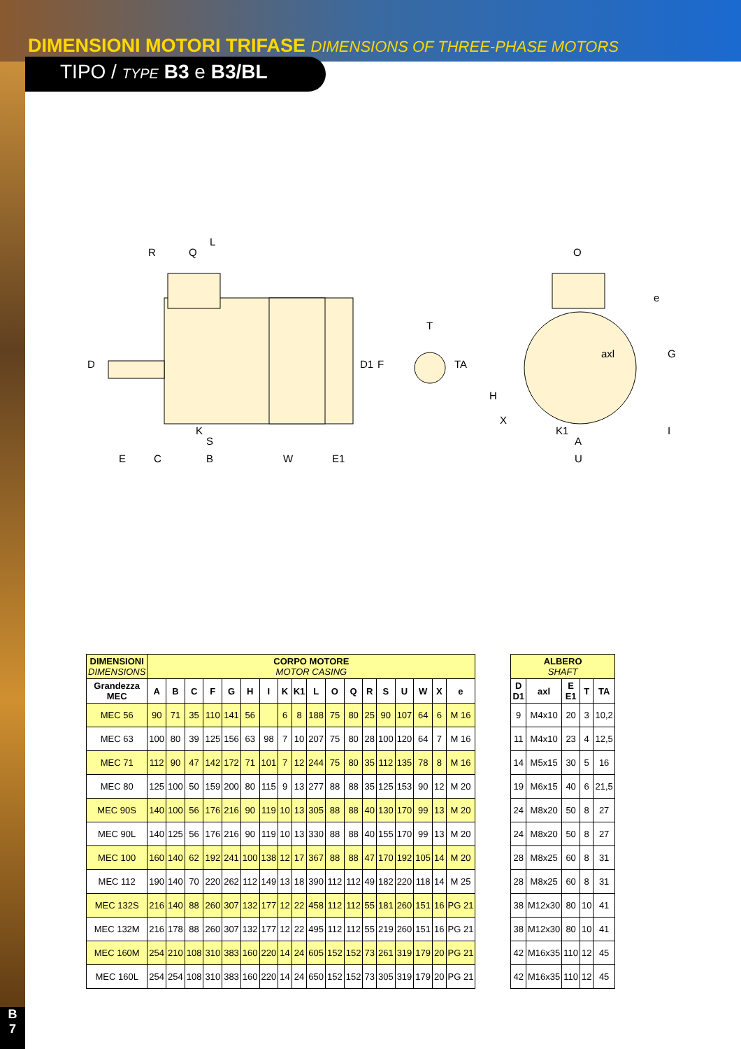DIMENSIONI MOTORI TRIFASE DIMENSIONS OF THREE-PHASE MOTORS
TIPO / TYPE B3 e B3/BL
L
R
Q
O
K
S
E
C
B
W
E1
T
TA
D1
F
D
H
X
K1
A
U
e
axl
G
I
| DIMENSIONI DIMENSIONS | CORPO MOTORE MOTOR CASING | | | | | | | | | | | | | | | | | |
| --- | --- | --- | --- | --- | --- | --- | --- | --- | --- | --- | --- | --- | --- | --- | --- | --- | --- | --- |
| Grandezza MEC | A | B | C | F | G | H | I | K | K1 | L | O | Q | R | S | U | W | X | e |
| MEC 56 | 90 | 71 | 35 | 110 | 141 | 56 | | 6 | 8 | 188 | 75 | 80 | 25 | 90 | 107 | 64 | 6 | M 16 |
| MEC 63 | 100 | 80 | 39 | 125 | 156 | 63 | 98 | 7 | 10 | 207 | 75 | 80 | 28 | 100 | 120 | 64 | 7 | M 16 |
| MEC 71 | 112 | 90 | 47 | 142 | 172 | 71 | 101 | 7 | 12 | 244 | 75 | 80 | 35 | 112 | 135 | 78 | 8 | M 16 |
| MEC 80 | 125 | 100 | 50 | 159 | 200 | 80 | 115 | 9 | 13 | 277 | 88 | 88 | 35 | 125 | 153 | 90 | 12 | M 20 |
| MEC 90S | 140 | 100 | 56 | 176 | 216 | 90 | 119 | 10 | 13 | 305 | 88 | 88 | 40 | 130 | 170 | 99 | 13 | M 20 |
| MEC 90L | 140 | 125 | 56 | 176 | 216 | 90 | 119 | 10 | 13 | 330 | 88 | 88 | 40 | 155 | 170 | 99 | 13 | M 20 |
| MEC 100 | 160 | 140 | 62 | 192 | 241 | 100 | 138 | 12 | 17 | 367 | 88 | 88 | 47 | 170 | 192 | 105 | 14 | M 20 |
| MEC 112 | 190 | 140 | 70 | 220 | 262 | 112 | 149 | 13 | 18 | 390 | 112 | 112 | 49 | 182 | 220 | 118 | 14 | M 25 |
| MEC 132S | 216 | 140 | 88 | 260 | 307 | 132 | 177 | 12 | 22 | 458 | 112 | 112 | 55 | 181 | 260 | 151 | 16 | PG 21 |
| MEC 132M | 216 | 178 | 88 | 260 | 307 | 132 | 177 | 12 | 22 | 495 | 112 | 112 | 55 | 219 | 260 | 151 | 16 | PG 21 |
| MEC 160M | 254 | 210 | 108 | 310 | 383 | 160 | 220 | 14 | 24 | 605 | 152 | 152 | 73 | 261 | 319 | 179 | 20 | PG 21 |
| MEC 160L | 254 | 254 | 108 | 310 | 383 | 160 | 220 | 14 | 24 | 650 | 152 | 152 | 73 | 305 | 319 | 179 | 20 | PG 21 |
| ALBERO SHAFT | | | | |
| --- | --- | --- | --- | --- |
| D D1 | axl | E E1 | T | TA |
| 9 | M4x10 | 20 | 3 | 10,2 |
| 11 | M4x10 | 23 | 4 | 12,5 |
| 14 | M5x15 | 30 | 5 | 16 |
| 19 | M6x15 | 40 | 6 | 21,5 |
| 24 | M8x20 | 50 | 8 | 27 |
| 24 | M8x20 | 50 | 8 | 27 |
| 28 | M8x25 | 60 | 8 | 31 |
| 28 | M8x25 | 60 | 8 | 31 |
| 38 | M12x30 | 80 | 10 | 41 |
| 38 | M12x30 | 80 | 10 | 41 |
| 42 | M16x35 | 110 | 12 | 45 |
| 42 | M16x35 | 110 | 12 | 45 |
B
7